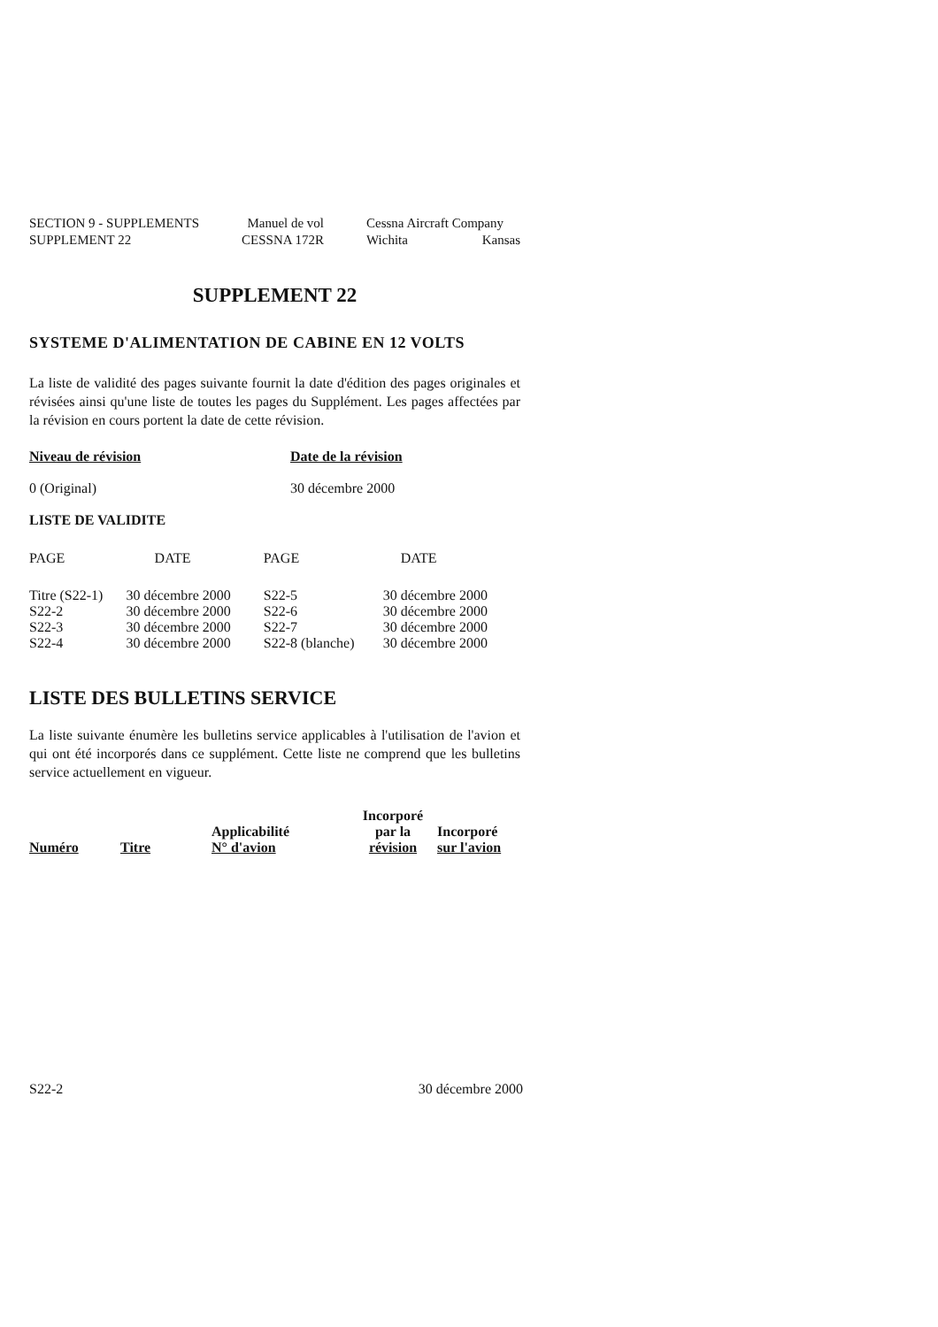SECTION 9 - SUPPLEMENTS
SUPPLEMENT 22
Manuel de vol
CESSNA 172R
Cessna Aircraft Company
Wichita Kansas
SUPPLEMENT 22
SYSTEME D'ALIMENTATION DE CABINE EN 12 VOLTS
La liste de validité des pages suivante fournit la date d'édition des pages originales et révisées ainsi qu'une liste de toutes les pages du Supplément. Les pages affectées par la révision en cours portent la date de cette révision.
| Niveau de révision | Date de la révision |
| --- | --- |
| 0 (Original) | 30 décembre 2000 |
LISTE DE VALIDITE
| PAGE | DATE | PAGE | DATE |
| Titre (S22-1) | 30 décembre 2000 | S22-5 | 30 décembre 2000 |
| S22-2 | 30 décembre 2000 | S22-6 | 30 décembre 2000 |
| S22-3 | 30 décembre 2000 | S22-7 | 30 décembre 2000 |
| S22-4 | 30 décembre 2000 | S22-8 (blanche) | 30 décembre 2000 |
LISTE DES BULLETINS SERVICE
La liste suivante énumère les bulletins service applicables à l'utilisation de l'avion et qui ont été incorporés dans ce supplément. Cette liste ne comprend que les bulletins service actuellement en vigueur.
| Numéro | Titre | Applicabilité N° d'avion | Incorporé par la révision | Incorporé sur l'avion |
| --- | --- | --- | --- | --- |
S22-2 30 décembre 2000